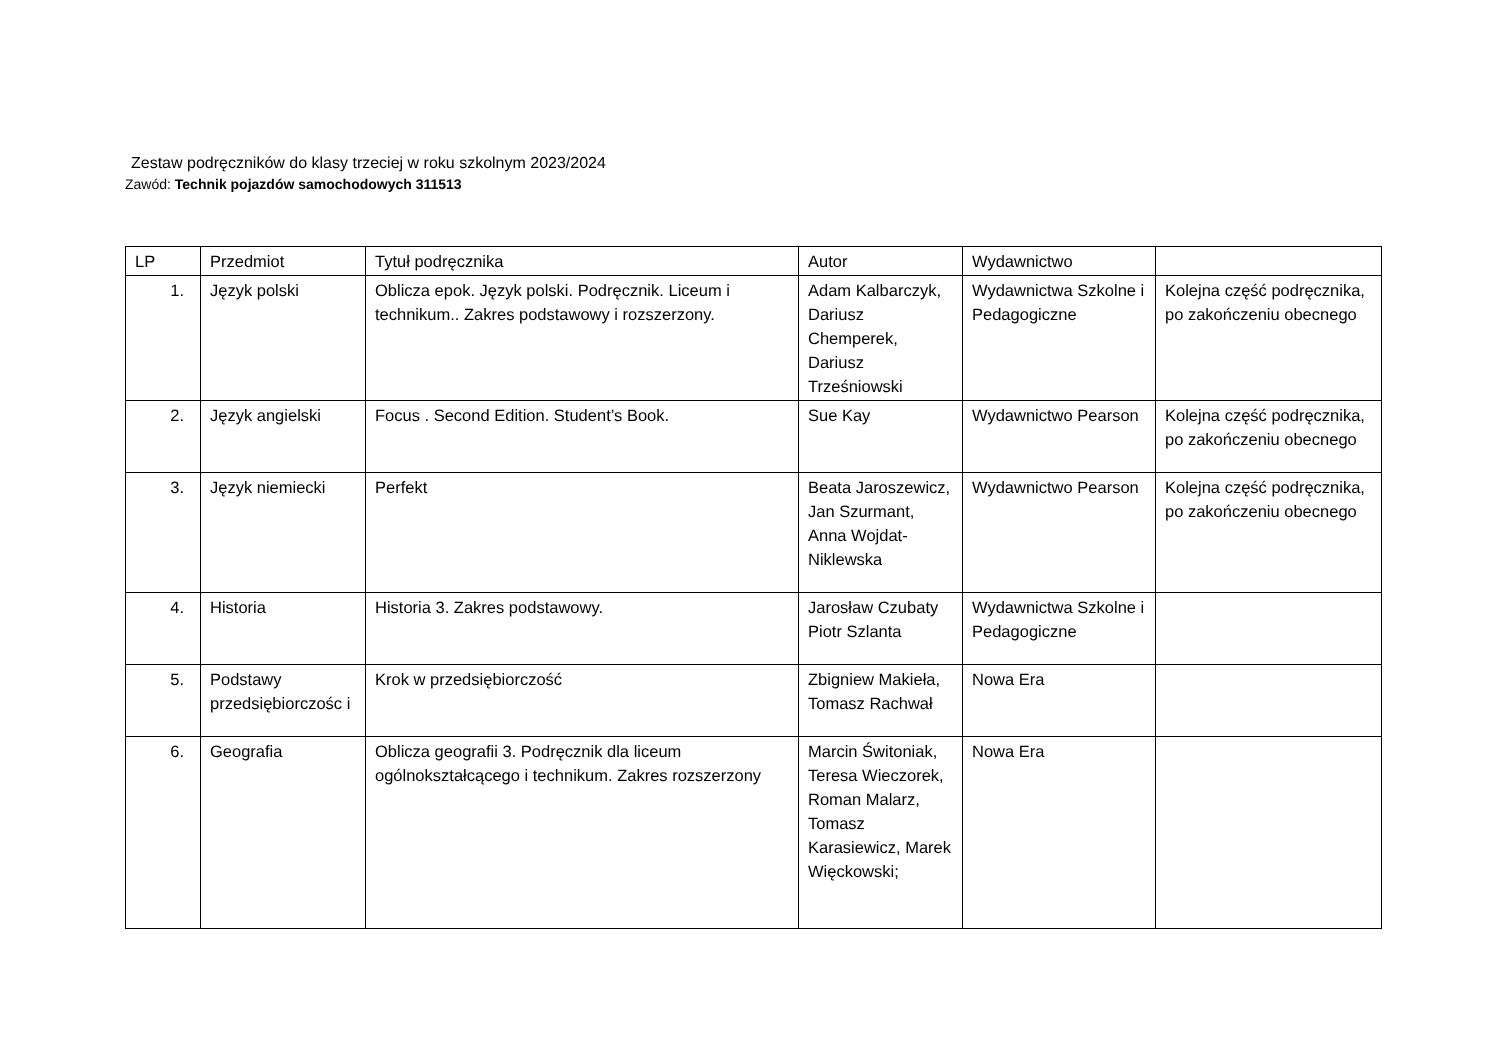Zestaw podręczników do klasy trzeciej w roku szkolnym 2023/2024
Zawód: Technik pojazdów samochodowych 311513
| LP | Przedmiot | Tytuł podręcznika | Autor | Wydawnictwo | |
| 1. | Język polski | Oblicza epok. Język polski. Podręcznik. Liceum i technikum.. Zakres podstawowy i rozszerzony. | Adam Kalbarczyk, Dariusz Chemperek, Dariusz Trześniowski | Wydawnictwa Szkolne i Pedagogiczne | Kolejna część podręcznika, po zakończeniu obecnego |
| 2. | Język angielski | Focus . Second Edition. Student’s Book. | Sue Kay | Wydawnictwo Pearson | Kolejna część podręcznika, po zakończeniu obecnego |
| 3. | Język niemiecki | Perfekt | Beata Jaroszewicz, Jan Szurmant, Anna Wojdat-Niklewska | Wydawnictwo Pearson | Kolejna część podręcznika, po zakończeniu obecnego |
| 4. | Historia | Historia 3. Zakres podstawowy. | Jarosław Czubaty Piotr Szlanta | Wydawnictwa Szkolne i Pedagogiczne | |
| 5. | Podstawy przedsiębiorczośc i | Krok w przedsiębiorczość | Zbigniew Makieła, Tomasz Rachwał | Nowa Era | |
| 6. | Geografia | Oblicza geografii 3. Podręcznik dla liceum ogólnokształcącego i technikum. Zakres rozszerzony | Marcin Świtoniak, Teresa Wieczorek, Roman Malarz, Tomasz Karasiewicz, Marek Więckowski; | Nowa Era | |